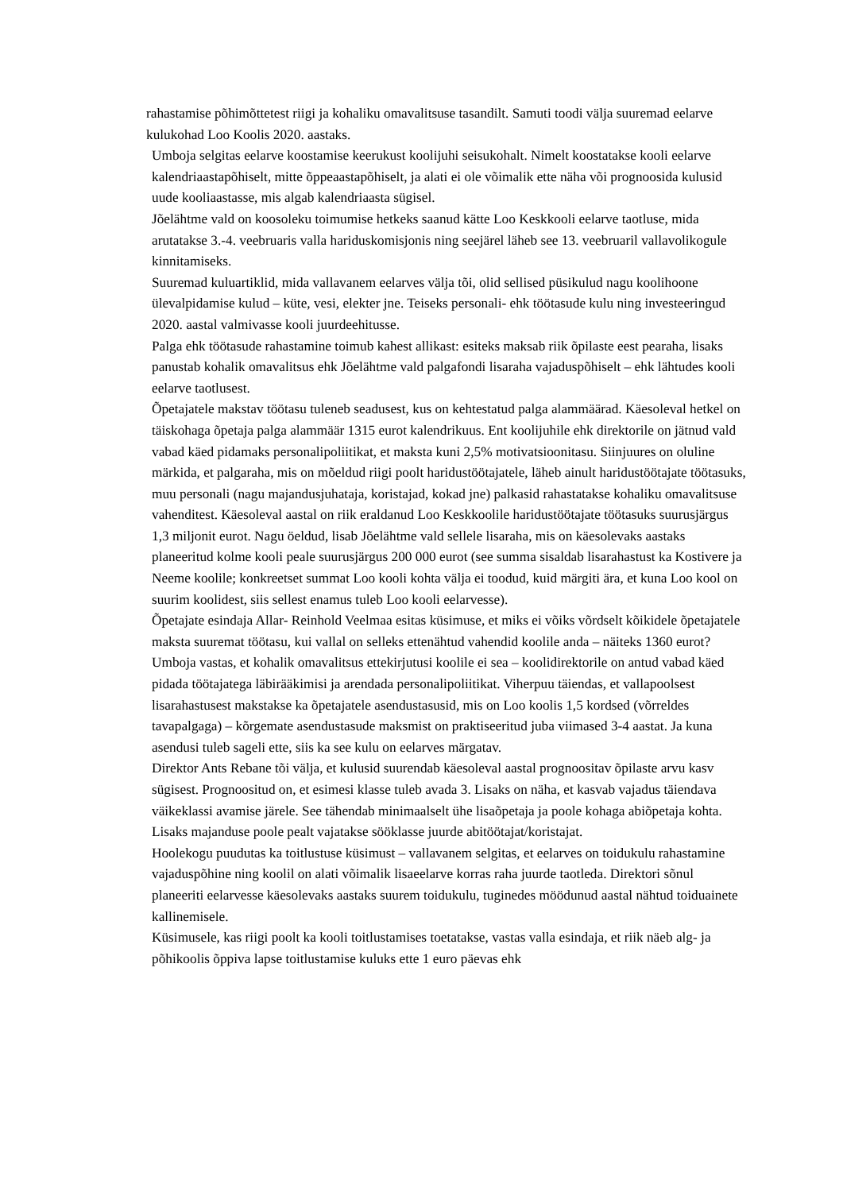rahastamise põhimõttetest riigi ja kohaliku omavalitsuse tasandilt. Samuti toodi välja suuremad eelarve kulukohad Loo Koolis 2020. aastaks.
Umboja selgitas eelarve koostamise keerukust koolijuhi seisukohalt. Nimelt koostatakse kooli eelarve kalendriaastapõhiselt, mitte õppeaastapõhiselt, ja alati ei ole võimalik ette näha või prognoosida kulusid uude kooliaastasse, mis algab kalendriaasta sügisel.
Jõelähtme vald on koosoleku toimumise hetkeks saanud kätte Loo Keskkooli eelarve taotluse, mida arutatakse 3.-4. veebruaris valla hariduskomisjonis ning seejärel läheb see 13. veebruaril vallavolikogule kinnitamiseks.
Suuremad kuluartiklid, mida vallavanem eelarves välja tõi, olid sellised püsikulud nagu koolihoone ülevalpidamise kulud – küte, vesi, elekter jne. Teiseks personali- ehk töötasude kulu ning investeeringud 2020. aastal valmivasse kooli juurdeehitusse.
Palga ehk töötasude rahastamine toimub kahest allikast: esiteks maksab riik õpilaste eest pearaha, lisaks panustab kohalik omavalitsus ehk Jõelähtme vald palgafondi lisaraha vajaduspõhiselt – ehk lähtudes kooli eelarve taotlusest.
Õpetajatele makstav töötasu tuleneb seadusest, kus on kehtestatud palga alammäärad. Käesoleval hetkel on täiskohaga õpetaja palga alammäär 1315 eurot kalendrikuus. Ent koolijuhile ehk direktorile on jätnud vald vabad käed pidamaks personalipoliitikat, et maksta kuni 2,5% motivatsioonitasu. Siinjuures on oluline märkida, et palgaraha, mis on mõeldud riigi poolt haridustöötajatele, läheb ainult haridustöötajate töötasuks, muu personali (nagu majandusjuhataja, koristajad, kokad jne) palkasid rahastatakse kohaliku omavalitsuse vahenditest. Käesoleval aastal on riik eraldanud Loo Keskkoolile haridustöötajate töötasuks suurusjärgus 1,3 miljonit eurot. Nagu öeldud, lisab Jõelähtme vald sellele lisaraha, mis on käesolevaks aastaks planeeritud kolme kooli peale suurusjärgus 200 000 eurot (see summa sisaldab lisarahastust ka Kostivere ja Neeme koolile; konkreetset summat Loo kooli kohta välja ei toodud, kuid märgiti ära, et kuna Loo kool on suurim koolidest, siis sellest enamus tuleb Loo kooli eelarvesse).
Õpetajate esindaja Allar- Reinhold Veelmaa esitas küsimuse, et miks ei võiks võrdselt kõikidele õpetajatele maksta suuremat töötasu, kui vallal on selleks ettenähtud vahendid koolile anda – näiteks 1360 eurot? Umboja vastas, et kohalik omavalitsus ettekirjutusi koolile ei sea – koolidirektorile on antud vabad käed pidada töötajatega läbirääkimisi ja arendada personalipoliitikat. Viherpuu täiendas, et vallapoolsest lisarahastusest makstakse ka õpetajatele asendustasusid, mis on Loo koolis 1,5 kordsed (võrreldes tavapalgaga) – kõrgemate asendustasude maksmist on praktiseeritud juba viimased 3-4 aastat. Ja kuna asendusi tuleb sageli ette, siis ka see kulu on eelarves märgatav.
Direktor Ants Rebane tõi välja, et kulusid suurendab käesoleval aastal prognoositav õpilaste arvu kasv sügisest. Prognoositud on, et esimesi klasse tuleb avada 3. Lisaks on näha, et kasvab vajadus täiendava väikeklassi avamise järele. See tähendab minimaalselt ühe lisaõpetaja ja poole kohaga abiõpetaja kohta. Lisaks majanduse poole pealt vajatakse sööklasse juurde abitöötajat/koristajat.
Hoolekogu puudutas ka toitlustuse küsimust – vallavanem selgitas, et eelarves on toidukulu rahastamine vajaduspõhine ning koolil on alati võimalik lisaeelarve korras raha juurde taotleda. Direktori sõnul planeeriti eelarvesse käesolevaks aastaks suurem toidukulu, tuginedes möödunud aastal nähtud toiduainete kallinemisele.
Küsimusele, kas riigi poolt ka kooli toitlustamises toetatakse, vastas valla esindaja, et riik näeb alg- ja põhikoolis õppiva lapse toitlustamise kuluks ette 1 euro päevas ehk